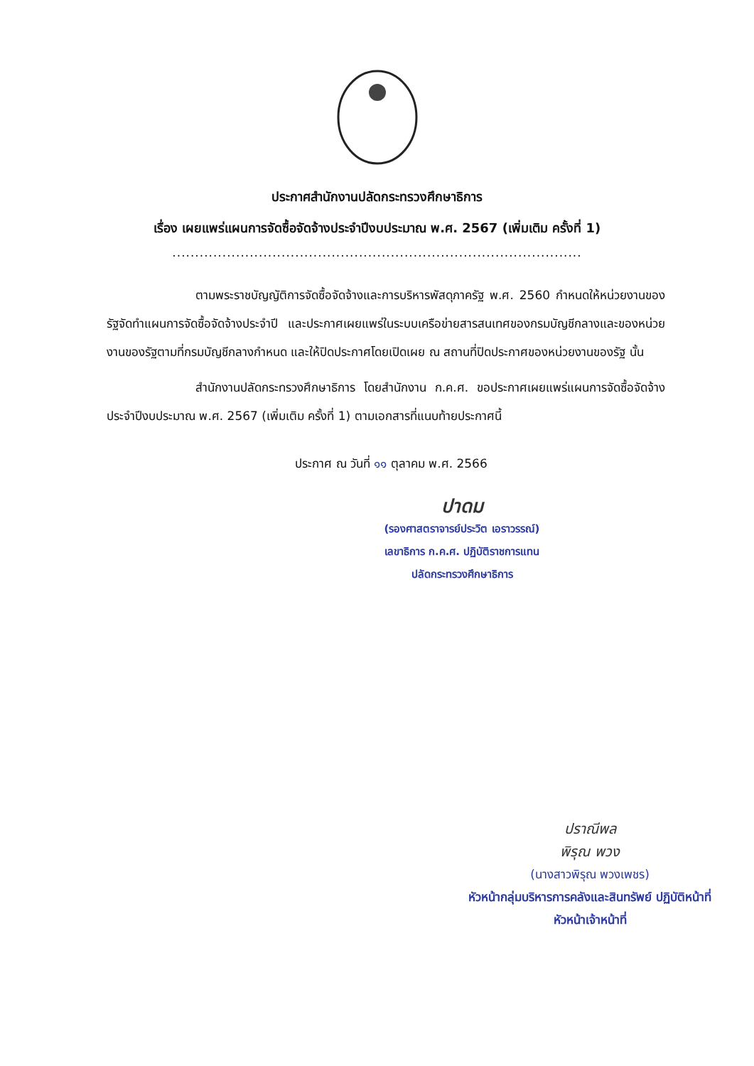ประกาศสำนักงานปลัดกระทรวงศึกษาธิการ
เรื่อง เผยแพร่แผนการจัดซื้อจัดจ้างประจำปีงบประมาณ พ.ศ. 2567 (เพิ่มเติม ครั้งที่ 1)
..........................................................................................
ตามพระราชบัญญัติการจัดซื้อจัดจ้างและการบริหารพัสดุภาครัฐ พ.ศ. 2560 กำหนดให้หน่วยงานของรัฐจัดทำแผนการจัดซื้อจัดจ้างประจำปี และประกาศเผยแพร่ในระบบเครือข่ายสารสนเทศของกรมบัญชีกลางและของหน่วยงานของรัฐตามที่กรมบัญชีกลางกำหนด และให้ปิดประกาศโดยเปิดเผย ณ สถานที่ปิดประกาศของหน่วยงานของรัฐ นั้น
สำนักงานปลัดกระทรวงศึกษาธิการ โดยสำนักงาน ก.ค.ศ. ขอประกาศเผยแพร่แผนการจัดซื้อจัดจ้าง ประจำปีงบประมาณ พ.ศ. 2567 (เพิ่มเติม ครั้งที่ 1) ตามเอกสารที่แนบท้ายประกาศนี้
ประกาศ ณ วันที่ ๑๑ ตุลาคม พ.ศ. 2566
ปาดม
(รองศาสตราจารย์ประวิต เอราวรรณ์)
เลขาธิการ ก.ค.ศ. ปฏิบัติราชการแทน
ปลัดกระทรวงศึกษาธิการ
ปราณีพล
พิรุณ พวง
(นางสาวพิรุณ พวงเพชร)
หัวหน้ากลุ่มบริหารการคลังและสินทรัพย์ ปฏิบัติหน้าที่
หัวหน้าเจ้าหน้าที่